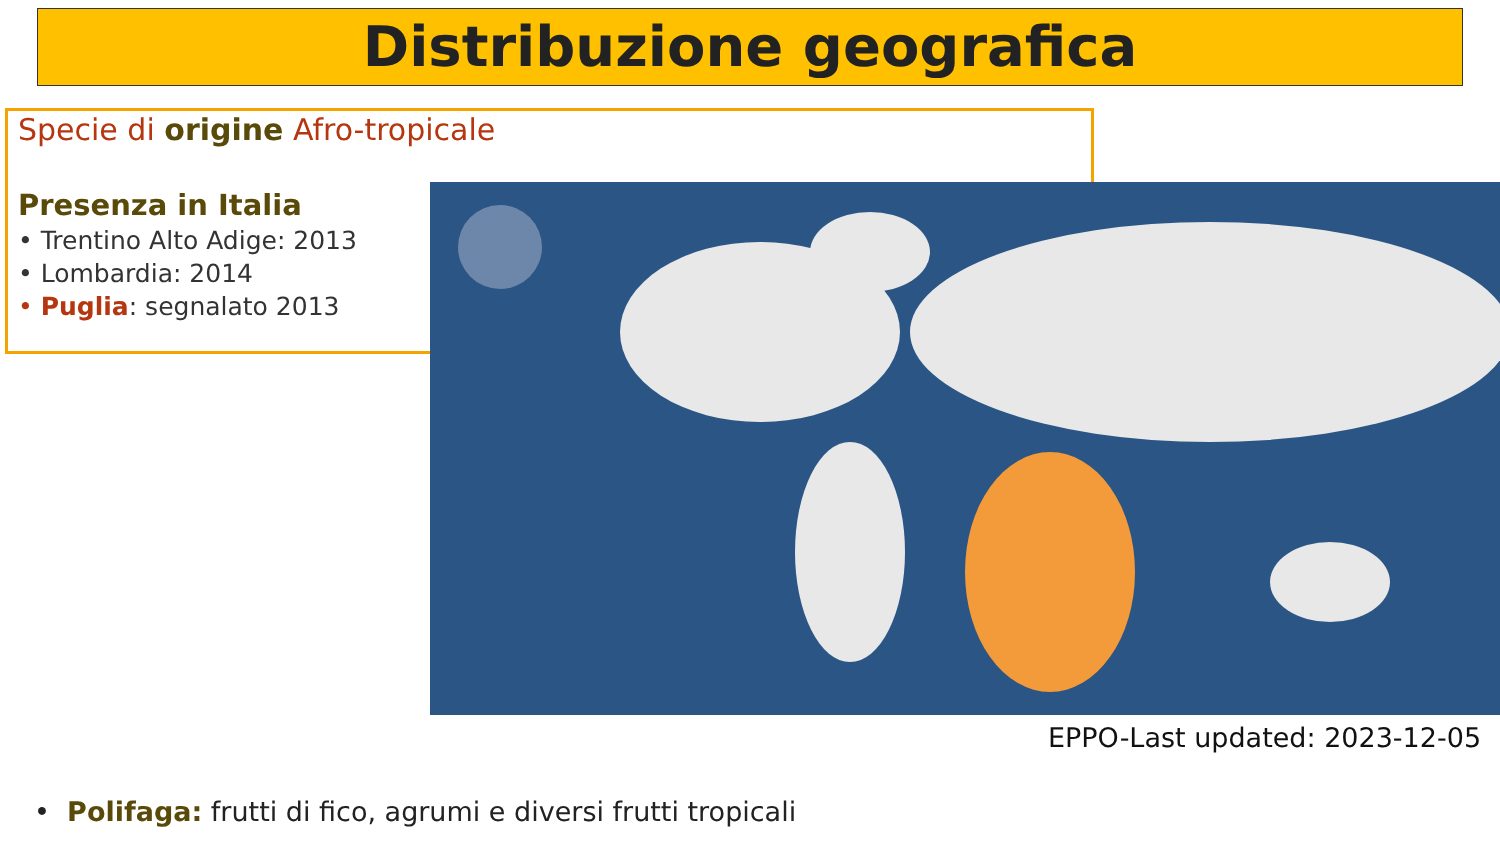Distribuzione geografica
Specie di origine Afro-tropicale
Presenza in Italia
• Trentino Alto Adige: 2013
• Lombardia: 2014
• Puglia: segnalato 2013
EPPO-Last updated: 2023-12-05
• Polifaga: frutti di fico, agrumi e diversi frutti tropicali